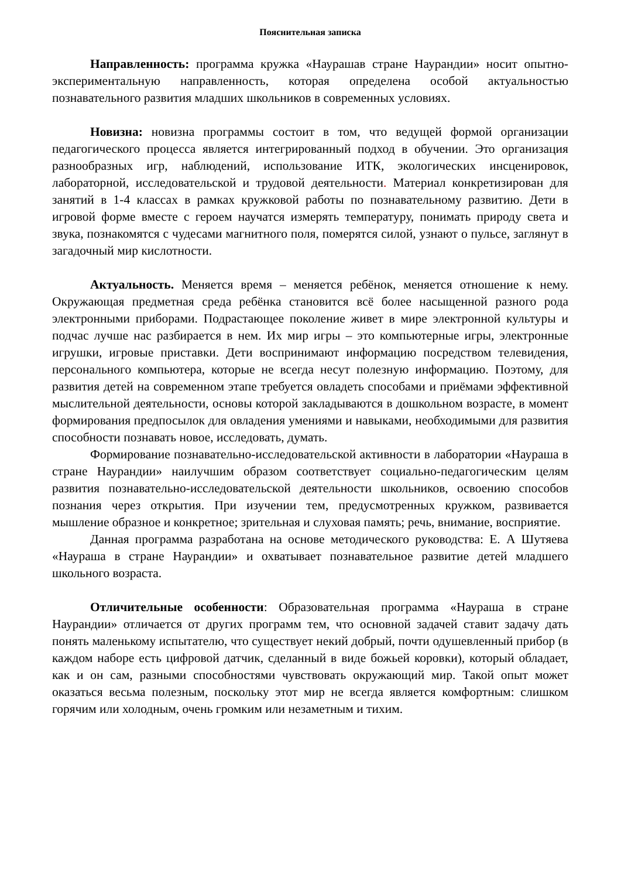Пояснительная записка
Направленность: программа кружка «Наурашав стране Наурандии» носит опытно-экспериментальную направленность, которая определена особой актуальностью познавательного развития младших школьников в современных условиях.
Новизна: новизна программы состоит в том, что ведущей формой организации педагогического процесса является интегрированный подход в обучении. Это организация разнообразных игр, наблюдений, использование ИТК, экологических инсценировок, лабораторной, исследовательской и трудовой деятельности. Материал конкретизирован для занятий в 1-4 классах в рамках кружковой работы по познавательному развитию. Дети в игровой форме вместе с героем научатся измерять температуру, понимать природу света и звука, познакомятся с чудесами магнитного поля, померятся силой, узнают о пульсе, заглянут в загадочный мир кислотности.
Актуальность. Меняется время – меняется ребёнок, меняется отношение к нему. Окружающая предметная среда ребёнка становится всё более насыщенной разного рода электронными приборами. Подрастающее поколение живет в мире электронной культуры и подчас лучше нас разбирается в нем. Их мир игры – это компьютерные игры, электронные игрушки, игровые приставки. Дети воспринимают информацию посредством телевидения, персонального компьютера, которые не всегда несут полезную информацию. Поэтому, для развития детей на современном этапе требуется овладеть способами и приёмами эффективной мыслительной деятельности, основы которой закладываются в дошкольном возрасте, в момент формирования предпосылок для овладения умениями и навыками, необходимыми для развития способности познавать новое, исследовать, думать.
Формирование познавательно-исследовательской активности в лаборатории «Наураша в стране Наурандии» наилучшим образом соответствует социально-педагогическим целям развития познавательно-исследовательской деятельности школьников, освоению способов познания через открытия. При изучении тем, предусмотренных кружком, развивается мышление образное и конкретное; зрительная и слуховая память; речь, внимание, восприятие.
Данная программа разработана на основе методического руководства: Е. А Шутяева «Наураша в стране Наурандии» и охватывает познавательное развитие детей младшего школьного возраста.
Отличительные особенности: Образовательная программа «Наураша в стране Наурандии» отличается от других программ тем, что основной задачей ставит задачу дать понять маленькому испытателю, что существует некий добрый, почти одушевленный прибор (в каждом наборе есть цифровой датчик, сделанный в виде божьей коровки), который обладает, как и он сам, разными способностями чувствовать окружающий мир. Такой опыт может оказаться весьма полезным, поскольку этот мир не всегда является комфортным: слишком горячим или холодным, очень громким или незаметным и тихим.